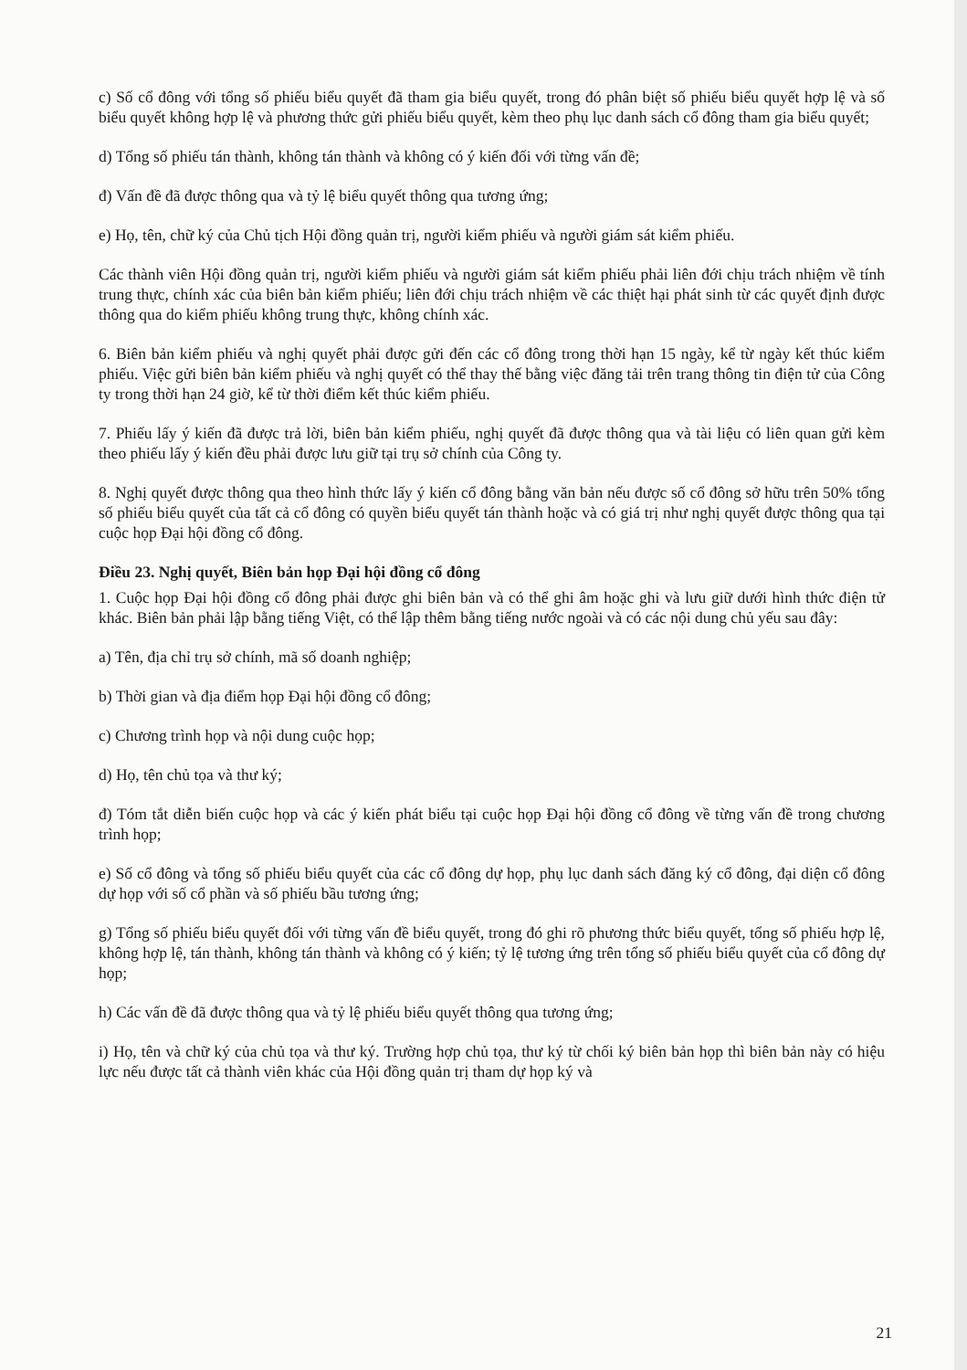c) Số cổ đông với tổng số phiếu biểu quyết đã tham gia biểu quyết, trong đó phân biệt số phiếu biểu quyết hợp lệ và số biểu quyết không hợp lệ và phương thức gửi phiếu biểu quyết, kèm theo phụ lục danh sách cổ đông tham gia biểu quyết;
d) Tổng số phiếu tán thành, không tán thành và không có ý kiến đối với từng vấn đề;
đ) Vấn đề đã được thông qua và tỷ lệ biểu quyết thông qua tương ứng;
e) Họ, tên, chữ ký của Chủ tịch Hội đồng quản trị, người kiểm phiếu và người giám sát kiểm phiếu.
Các thành viên Hội đồng quản trị, người kiểm phiếu và người giám sát kiểm phiếu phải liên đới chịu trách nhiệm về tính trung thực, chính xác của biên bản kiểm phiếu; liên đới chịu trách nhiệm về các thiệt hại phát sinh từ các quyết định được thông qua do kiểm phiếu không trung thực, không chính xác.
6. Biên bản kiểm phiếu và nghị quyết phải được gửi đến các cổ đông trong thời hạn 15 ngày, kể từ ngày kết thúc kiểm phiếu. Việc gửi biên bản kiểm phiếu và nghị quyết có thể thay thế bằng việc đăng tải trên trang thông tin điện tử của Công ty trong thời hạn 24 giờ, kể từ thời điểm kết thúc kiểm phiếu.
7. Phiếu lấy ý kiến đã được trả lời, biên bản kiểm phiếu, nghị quyết đã được thông qua và tài liệu có liên quan gửi kèm theo phiếu lấy ý kiến đều phải được lưu giữ tại trụ sở chính của Công ty.
8. Nghị quyết được thông qua theo hình thức lấy ý kiến cổ đông bằng văn bản nếu được số cổ đông sở hữu trên 50% tổng số phiếu biểu quyết của tất cả cổ đông có quyền biểu quyết tán thành hoặc và có giá trị như nghị quyết được thông qua tại cuộc họp Đại hội đồng cổ đông.
Điều 23. Nghị quyết, Biên bản họp Đại hội đồng cổ đông
1. Cuộc họp Đại hội đồng cổ đông phải được ghi biên bản và có thể ghi âm hoặc ghi và lưu giữ dưới hình thức điện tử khác. Biên bản phải lập bằng tiếng Việt, có thể lập thêm bằng tiếng nước ngoài và có các nội dung chủ yếu sau đây:
a) Tên, địa chỉ trụ sở chính, mã số doanh nghiệp;
b) Thời gian và địa điểm họp Đại hội đồng cổ đông;
c) Chương trình họp và nội dung cuộc họp;
d) Họ, tên chủ tọa và thư ký;
đ) Tóm tắt diễn biến cuộc họp và các ý kiến phát biểu tại cuộc họp Đại hội đồng cổ đông về từng vấn đề trong chương trình họp;
e) Số cổ đông và tổng số phiếu biểu quyết của các cổ đông dự họp, phụ lục danh sách đăng ký cổ đông, đại diện cổ đông dự họp với số cổ phần và số phiếu bầu tương ứng;
g) Tổng số phiếu biểu quyết đối với từng vấn đề biểu quyết, trong đó ghi rõ phương thức biểu quyết, tổng số phiếu hợp lệ, không hợp lệ, tán thành, không tán thành và không có ý kiến; tỷ lệ tương ứng trên tổng số phiếu biểu quyết của cổ đông dự họp;
h) Các vấn đề đã được thông qua và tỷ lệ phiếu biểu quyết thông qua tương ứng;
i) Họ, tên và chữ ký của chủ tọa và thư ký. Trường hợp chủ tọa, thư ký từ chối ký biên bản họp thì biên bản này có hiệu lực nếu được tất cả thành viên khác của Hội đồng quản trị tham dự họp ký và
21